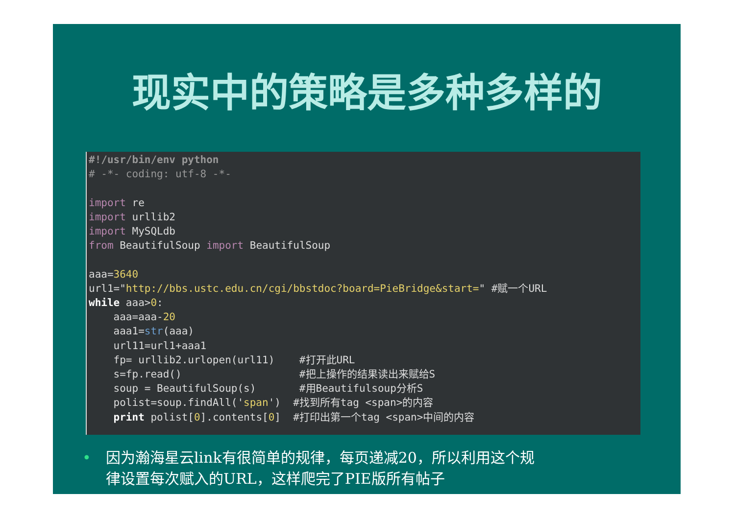现实中的策略是多种多样的
#!/usr/bin/env python # -*- coding: utf-8 -*- import re import urllib2 import MySQLdb from BeautifulSoup import BeautifulSoup aaa=3640 url1="http://bbs.ustc.edu.cn/cgi/bbstdoc?board=PieBridge&start=" #赋一个URL while aaa>0: aaa=aaa-20 aaa1=str(aaa) url11=url1+aaa1 fp= urllib2.urlopen(url11) #打开此URL s=fp.read() #把上操作的结果读出来赋给S soup = BeautifulSoup(s) #用Beautifulsoup分析S polist=soup.findAll('span') #找到所有tag <span>的内容 print polist[0].contents[0] #打印出第一个tag <span>中间的内容
• 因为瀚海星云link有很简单的规律，每页递减20，所以利用这个规
律设置每次赋入的URL，这样爬完了PIE版所有帖子